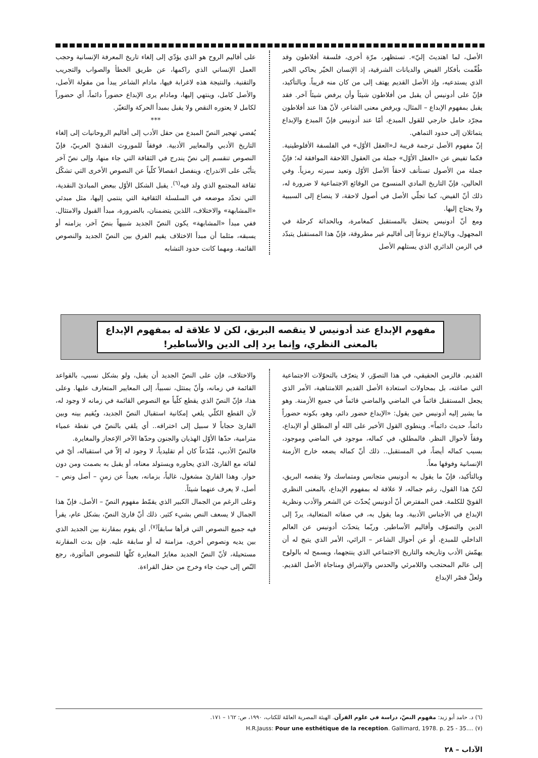الأصل، لما اهتديتَ إليّ». تستظهر، مرّة أخرى، فلسفة أفلاطون وقد طُعِّمت بأفكار الفيض والديانات الشرقية، إذ الإنسان الخيّر يحاكي الخير الذي يستدعيه، وإذ الأصل القديم يهتف إلى من كان منه قريباً. وبالتأكيد، فإنّ على أدونيس أن يقبل من أفلاطون شيئاً وأن يرفض شيئاً آخر. فقد يقبل بمفهوم الإبداع – المثال، ويرفض معنى الشاعر، لأنّ هذا عند أفلاطون مجرّد حامل خارجي للقول المبدع، أمّا عند أدونيس فإنّ المبدع والإبداع يتماثلان إلى حدود التماهي.
إنّ مفهوم الأصل ترجمة قريبة لـ«العقل الأوّل» في الفلسفة الأفلوطينية. فكما تفيض عن «العقل الأوّل» جملة من العقول اللاحقة الموافقة له؛ فإنّ جملة من الأصول تستأنف لاحقاً الأصل الأوّل وتعيد سيرته رمزياً. وفي الحالين، فإنّ التاريخ المادي المنسوج من الوقائع الاجتماعية لا ضرورة له، ذلك أنّ الفيض، كما تجلّي الأصل في أصول لاحقة، لا ينصاع إلى السببية ولا يحتاج إليها.
ومع أنّ أدونيس يحتفل بالمستقبل كمغامرة، وبالحداثة كرحلة في المجهول، وبالإبداع نزوعاً إلى أقاليم غير مطروقة، فإنّ هذا المستقبل يتبدّد في الزمن الدائري الذي يستلهم الأصل
على أقاليم الروح هو الذي يؤدّي إلى إلغاء تاريخ المعرفة الإنسانية وحجب العمل الإنساني الذي راكمها، عن طريق الخطأ والصواب والتجريب والتقنية. والنتيجة هذه لاغرابة فيها، مادام الشاعر يبدأ من مقولة الأصل، والأصل كامل، وينتهي إليها، ومادام يرى الإبداع حضوراً دائماً، أي حضوراً لكامل لا يعتوره النقص ولا يقبل بمبدأ الحركة والتغيّر.
***
يُفضي تهجير النصّ المبدع من حقل الأدب إلى أقاليم الروحانيات إلى إلغاء التاريخ الأدبي والمعايير الأدبية. فوفقاً للموروث النقديّ العربيّ، فإنّ النصوص تنقسم إلى نصّ يندرج في الثقافة التي جاء منها، وإلى نصّ آخر يتأبّى على الاندراج، وينفصل انفصالاً كلّياً عن النصوص الأخرى التي تشكّل ثقافة المجتمع الذي ولد فيه<sup>(٦)</sup>. يقبل الشكل الأوّل ببعض المبادئ النقدية، التي تحدّد موضعه في السلسلة الثقافية التي ينتمي إليها، مثل مبدئي «المشابهة» والاختلاف، اللذين يتضمنان، بالضرورة، مبدأ القبول والامتثال. ففي مبدأ «المشابهة» يكون النصّ الجديد شبيهاً بنصّ آخر، يزامنه أو يسبقه، مثلما أن مبدأ الاختلاف يقيم الفرق بين النصّ الجديد والنصوص القائمة. ومهما كانت حدود التشابه
مفهوم الإبداع عند أدونيس لا ينقصه البريق، لكن لا علاقة له بمفهوم الإبداع بالمعنى النظري، وإنما يرد إلى الدين والأساطير!
القديم. فالزمن الحقيقي، في هذا التصوّر، لا يتعرّف بالتحوّلات الاجتماعية التي صاغته، بل بمحاولات استعادة الأصل القديم اللامتناهية، الأمر الذي يجعل المستقبل قائماً في الماضي والماضي قائماً في جميع الأزمنة. وهو ما يشير إليه أدونيس حين يقول: «الإبداع حضور دائم، وهو، بكونه حضوراً دائماً، حديث دائماً». وينطوي القول الأخير على الله أو المطلق أو الإبداع، وفقاً لأحوال النظر. فالمطلق، في كماله، موجود في الماضي وموجود، بسبب كماله أيضاً، في المستقبل.. ذلك أنّ كماله يضعه خارج الأزمنة الإنسانية وفوقها معاً.
وبالتأكيد، فإنّ ما يقول به أدونيس متجانس ومتماسك ولا ينقصه البريق، لكنّ هذا القول، رغم جماله، لا علاقة له بمفهوم الإبداع، بالمعنى النظري القويّ للكلمة. فمن المفترض أنّ أدونيس يُحدّث عن الشعر والأدب ونظرية الإبداع في الأجناس الأدبية. وما يقول به، في صفاته المتعالية، يردّ إلى الدين والتصوّف وأقاليم الأساطير. وربّما يتحدّث أدونيس عن العالم الداخلي للمبدع، أو عن أحوال الشاعر – الرائي، الأمر الذي يتيح له أن يهمّش الأدب وتاريخه والتاريخ الاجتماعي الذي ينتجهما، ويسمح له بالولوج إلى عالم المحتجب واللامرئي والحدس والإشراق ومناجاة الأصل القديم. ولعلّ قصْر الإبداع
والاختلاف، فإن على النصّ الجديد أن يقبل، ولو بشكل نسبي، بالقواعد القائمة في زمانه، وأنّ يمتثل، نسبياً، إلى المعايير المتعارف عليها. وعلى هذا، فإنّ النصّ الذي يقطع كلّياً مع النصوص القائمة في زمانه لا وجود له، لأن القطع الكلّي يلغي إمكانية استقبال النصّ الجديد، ويُقيم بينه وبين القارئ حجاباً لا سبيل إلى اختراقه.. أي يلقي بالنصّ في نقطة عمياء مترامية، حدّها الأوّل الهذيان والجنون وحدّها الآخر الإعجاز والمغايرة.
فالنصّ الأدبي، مُبْدَعاً كان أم تقليدياً، لا وجود له إلاّ في استقباله، أيّ في لقائه مع القارئ، الذي يحاوره ويستولد معناه، أو يقبل به بصمت ومن دون حوار. وهذا القارئ مشغول، غالباً، بزمانه، بعيداً عن زمنٍ – أصل ونص – أصل، لا يعرف عنهما شيئاً.
وعلى الرغم من الجمال الكبير الذي يقمّط مفهوم النصّ – الأصل، فإنّ هذا الجمال لا يسعف النص بشيء كثير. ذلك أنّ قارئ النصّ، بشكل عام، يقرأ فيه جميع النصوص التي قرأها سابقاً<sup>(٧)</sup>، أي يقوم بمقارنة بين الجديد الذي بين يديه ونصوص أخرى، مزامنة له أو سابقة عليه. فإن بدت المقارنة مستحيلة، لأنّ النصّ الجديد مغايرٌ المغايرة كلّها للنصوص المأثورة، رجع النّص إلى حيث جاء وخرج من حقل القراءة.
(٦) د. حامد أبو زيد: مفهوم النصّ، دراسة في علوم القرآن. الهيئة المصرية العامّة للكتاب، ١٩٩٠، ص: ١٦٢ – ١٧١.
H.R.Jauss: Pour une esthétique de la reception. Gallimard, 1978. p. 25 - 35.... (٧)
الآداب – ٢٨